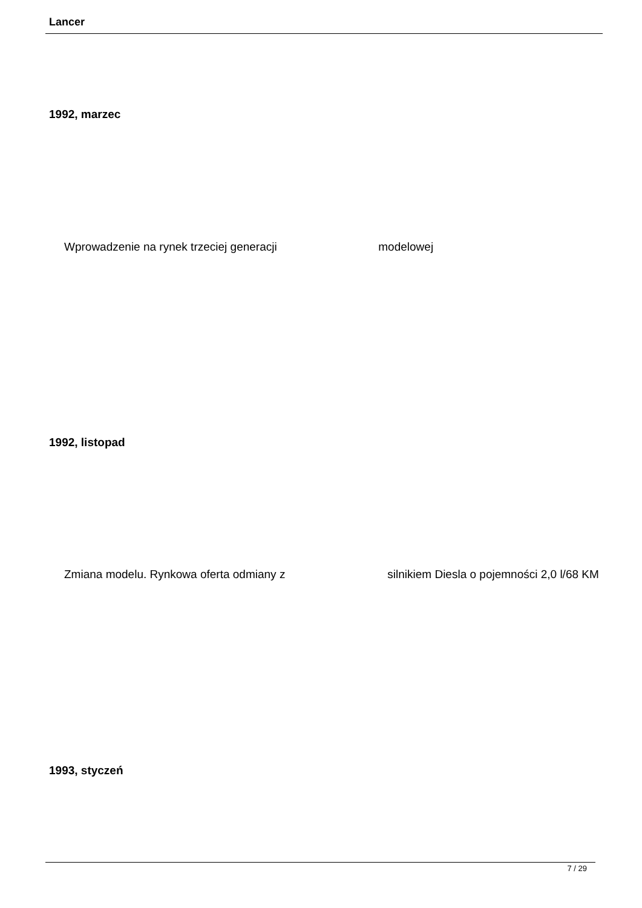Lancer
1992, marzec
Wprowadzenie na rynek trzeciej generacji modelowej
1992, listopad
Zmiana modelu. Rynkowa oferta odmiany z silnikiem Diesla o pojemności 2,0 l/68 KM
1993, styczeń
7 / 29